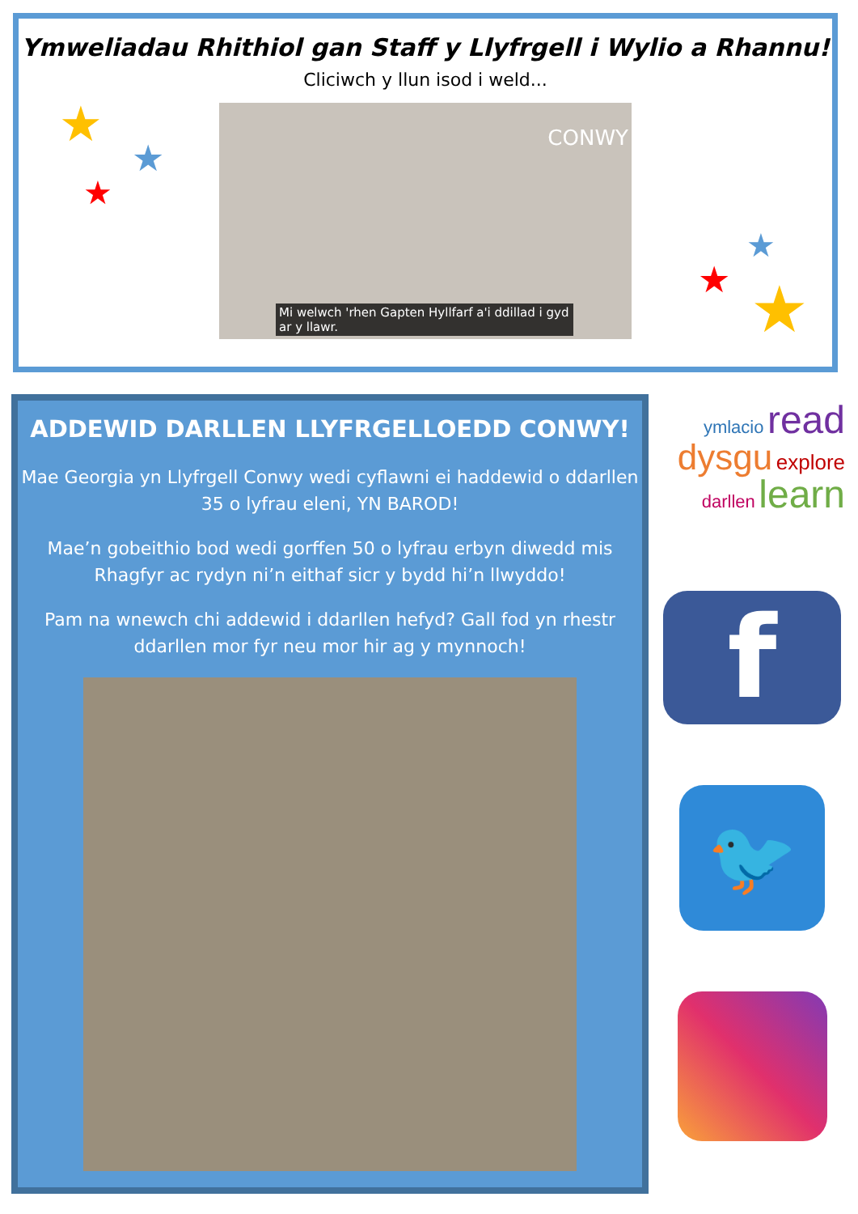Ymweliadau Rhithiol gan Staff y Llyfrgell i Wylio a Rhannu!
Cliciwch y llun isod i weld...
CONWY
Mi welwch 'rhen Gapten Hyllfarf a'i ddillad i gyd ar y llawr.
★
★
★
★
★ ★
ADDEWID DARLLEN LLYFRGELLOEDD CONWY!
Mae Georgia yn Llyfrgell Conwy wedi cyflawni ei haddewid o ddarllen 35 o lyfrau eleni, YN BAROD!
Mae’n gobeithio bod wedi gorffen 50 o lyfrau erbyn diwedd mis Rhagfyr ac rydyn ni’n eithaf sicr y bydd hi’n llwyddo!
Pam na wnewch chi addewid i ddarllen hefyd? Gall fod yn rhestr ddarllen mor fyr neu mor hir ag y mynnoch!
ymlacio read
dysgu explore
darllen learn
f
🐦